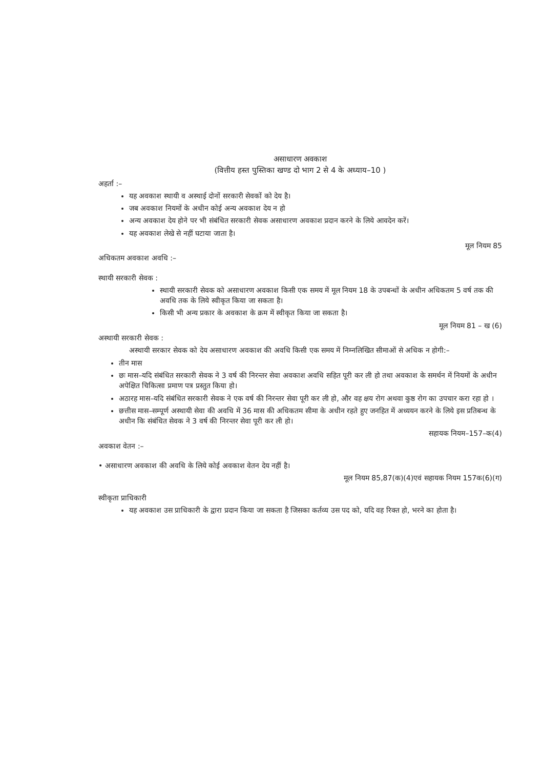असाधारण अवकाश
(वित्तीय हस्त पुस्तिका खण्ड दो भाग 2 से 4 के अध्याय–10 )
अहर्ता :–
यह अवकाश स्थायी व अस्थाई दोनों सरकारी सेवकों को देय है।
जब अवकाश नियमों के अधीन कोई अन्य अवकाश देय न हो
अन्य अवकाश देय होने पर भी संबंधित सरकारी सेवक असाधारण अवकाश प्रदान करने के लिये आवदेन करें।
यह अवकाश लेखे से नहीं घटाया जाता है।
मूल नियम 85
अधिकतम अवकाश अवधि :–
स्थायी सरकारी सेवक :
स्थायी सरकारी सेवक को असाधारण अवकाश किसी एक समय में मूल नियम 18 के उपबन्धों के अधीन अधिकतम 5 वर्ष तक की अवधि तक के लिये स्वीकृत किया जा सकता है।
किसी भी अन्य प्रकार के अवकाश के क्रम में स्वीकृत किया जा सकता है।
मूल नियम 81 – ख (6)
अस्थायी सरकारी सेवक :
अस्थायी सरकार सेवक को देय असाधारण अवकाश की अवधि किसी एक समय में निम्नलिखित सीमाओं से अधिक न होगी:–
तीन मास
छः मास–यदि संबंधित सरकारी सेवक ने 3 वर्ष की निरन्तर सेवा अवकाश अवधि सहित पूरी कर ली हो तथा अवकाश के समर्थन में नियमों के अधीन अपेक्षित चिकित्सा प्रमाण पत्र प्रस्तुत किया हो।
अठारह मास–यदि संबंधित सरकारी सेवक ने एक वर्ष की निरन्तर सेवा पूरी कर ली हो, और वह क्षय रोग अथवा कुष्ठ रोग का उपचार करा रहा हो ।
छत्तीस मास–सम्पूर्ण अस्थायी सेवा की अवधि में 36 मास की अधिकतम सीमा के अधीन रहते हुए जनहित में अध्ययन करने के लिये इस प्रतिबन्ध के अधीन कि संबंधित सेवक ने 3 वर्ष की निरन्तर सेवा पूरी कर ली हो।
सहायक नियम–157–क(4)
अवकाश वेतन :–
• असाधारण अवकाश की अवधि के लिये कोई अवकाश वेतन देय नहीं है।
मूल नियम 85,87(क)(4)एवं सहायक नियम 157क(6)(ग)
स्वीकृता प्राधिकारी
यह अवकाश उस प्राधिकारी के द्वारा प्रदान किया जा सकता है जिसका कर्तव्य उस पद को, यदि वह रिक्त हो, भरने का होता है।